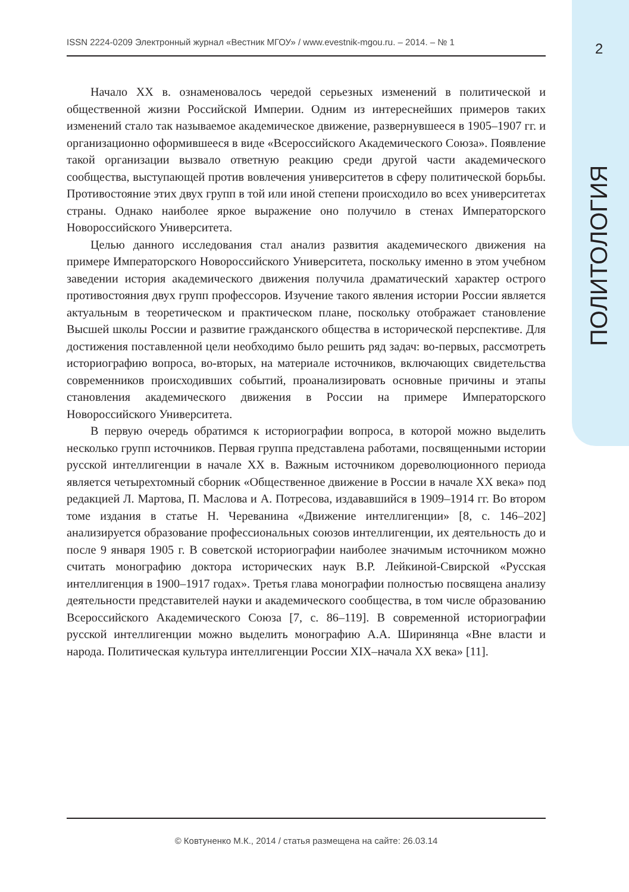ISSN 2224-0209 Электронный журнал «Вестник МГОУ» / www.evestnik-mgou.ru. – 2014. – № 1 2
ПОЛИТОЛОГИЯ
Начало XX в. ознаменовалось чередой серьезных изменений в политической и общественной жизни Российской Империи. Одним из интереснейших примеров таких изменений стало так называемое академическое движение, развернувшееся в 1905–1907 гг. и организационно оформившееся в виде «Всероссийского Академического Союза». Появление такой организации вызвало ответную реакцию среди другой части академического сообщества, выступающей против вовлечения университетов в сферу политической борьбы. Противостояние этих двух групп в той или иной степени происходило во всех университетах страны. Однако наиболее яркое выражение оно получило в стенах Императорского Новороссийского Университета.
Целью данного исследования стал анализ развития академического движения на примере Императорского Новороссийского Университета, поскольку именно в этом учебном заведении история академического движения получила драматический характер острого противостояния двух групп профессоров. Изучение такого явления истории России является актуальным в теоретическом и практическом плане, поскольку отображает становление Высшей школы России и развитие гражданского общества в исторической перспективе. Для достижения поставленной цели необходимо было решить ряд задач: во-первых, рассмотреть историографию вопроса, во-вторых, на материале источников, включающих свидетельства современников происходивших событий, проанализировать основные причины и этапы становления академического движения в России на примере Императорского Новороссийского Университета.
В первую очередь обратимся к историографии вопроса, в которой можно выделить несколько групп источников. Первая группа представлена работами, посвященными истории русской интеллигенции в начале XX в. Важным источником дореволюционного периода является четырехтомный сборник «Общественное движение в России в начале XX века» под редакцией Л. Мартова, П. Маслова и А. Потресова, издававшийся в 1909–1914 гг. Во втором томе издания в статье Н. Череванина «Движение интеллигенции» [8, с. 146–202] анализируется образование профессиональных союзов интеллигенции, их деятельность до и после 9 января 1905 г. В советской историографии наиболее значимым источником можно считать монографию доктора исторических наук В.Р. Лейкиной-Свирской «Русская интеллигенция в 1900–1917 годах». Третья глава монографии полностью посвящена анализу деятельности представителей науки и академического сообщества, в том числе образованию Всероссийского Академического Союза [7, с. 86–119]. В современной историографии русской интеллигенции можно выделить монографию А.А. Ширинянца «Вне власти и народа. Политическая культура интеллигенции России XIX–начала XX века» [11].
© Ковтуненко М.К., 2014 / статья размещена на сайте: 26.03.14